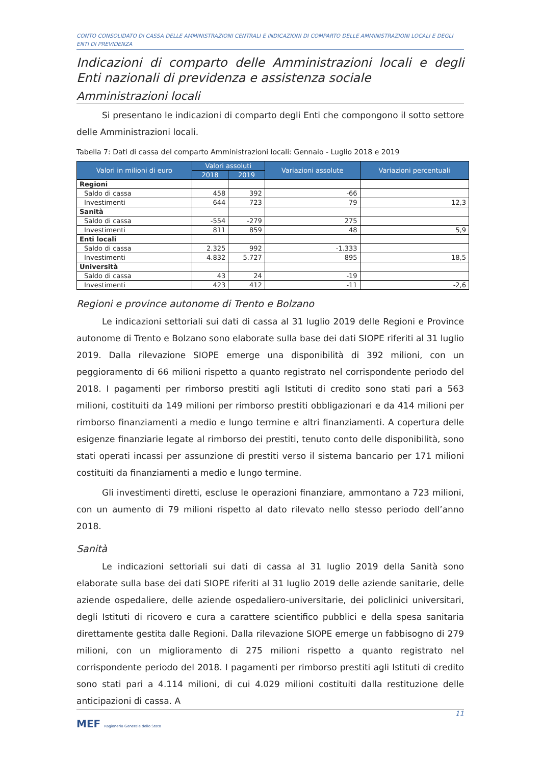CONTO CONSOLIDATO DI CASSA DELLE AMMINISTRAZIONI CENTRALI E INDICAZIONI DI COMPARTO DELLE AMMINISTRAZIONI LOCALI E DEGLI ENTI DI PREVIDENZA
Indicazioni di comparto delle Amministrazioni locali e degli Enti nazionali di previdenza e assistenza sociale
Amministrazioni locali
Si presentano le indicazioni di comparto degli Enti che compongono il sotto settore delle Amministrazioni locali.
Tabella 7: Dati di cassa del comparto Amministrazioni locali: Gennaio - Luglio 2018 e 2019
| Valori in milioni di euro | Valori assoluti | | Variazioni assolute | Variazioni percentuali |
| --- | --- | --- | --- | --- |
| | 2018 | 2019 | | |
| Regioni | | | | |
| Saldo di cassa | 458 | 392 | -66 | |
| Investimenti | 644 | 723 | 79 | 12,3 |
| Sanità | | | | |
| Saldo di cassa | -554 | -279 | 275 | |
| Investimenti | 811 | 859 | 48 | 5,9 |
| Enti locali | | | | |
| Saldo di cassa | 2.325 | 992 | -1.333 | |
| Investimenti | 4.832 | 5.727 | 895 | 18,5 |
| Università | | | | |
| Saldo di cassa | 43 | 24 | -19 | |
| Investimenti | 423 | 412 | -11 | -2,6 |
Regioni e province autonome di Trento e Bolzano
Le indicazioni settoriali sui dati di cassa al 31 luglio 2019 delle Regioni e Province autonome di Trento e Bolzano sono elaborate sulla base dei dati SIOPE riferiti al 31 luglio 2019. Dalla rilevazione SIOPE emerge una disponibilità di 392 milioni, con un peggioramento di 66 milioni rispetto a quanto registrato nel corrispondente periodo del 2018. I pagamenti per rimborso prestiti agli Istituti di credito sono stati pari a 563 milioni, costituiti da 149 milioni per rimborso prestiti obbligazionari e da 414 milioni per rimborso finanziamenti a medio e lungo termine e altri finanziamenti. A copertura delle esigenze finanziarie legate al rimborso dei prestiti, tenuto conto delle disponibilità, sono stati operati incassi per assunzione di prestiti verso il sistema bancario per 171 milioni costituiti da finanziamenti a medio e lungo termine.
Gli investimenti diretti, escluse le operazioni finanziare, ammontano a 723 milioni, con un aumento di 79 milioni rispetto al dato rilevato nello stesso periodo dell’anno 2018.
Sanità
Le indicazioni settoriali sui dati di cassa al 31 luglio 2019 della Sanità sono elaborate sulla base dei dati SIOPE riferiti al 31 luglio 2019 delle aziende sanitarie, delle aziende ospedaliere, delle aziende ospedaliero-universitarie, dei policlinici universitari, degli Istituti di ricovero e cura a carattere scientifico pubblici e della spesa sanitaria direttamente gestita dalle Regioni. Dalla rilevazione SIOPE emerge un fabbisogno di 279 milioni, con un miglioramento di 275 milioni rispetto a quanto registrato nel corrispondente periodo del 2018. I pagamenti per rimborso prestiti agli Istituti di credito sono stati pari a 4.114 milioni, di cui 4.029 milioni costituiti dalla restituzione delle anticipazioni di cassa. A
11
MEF Ragioneria Generale dello Stato